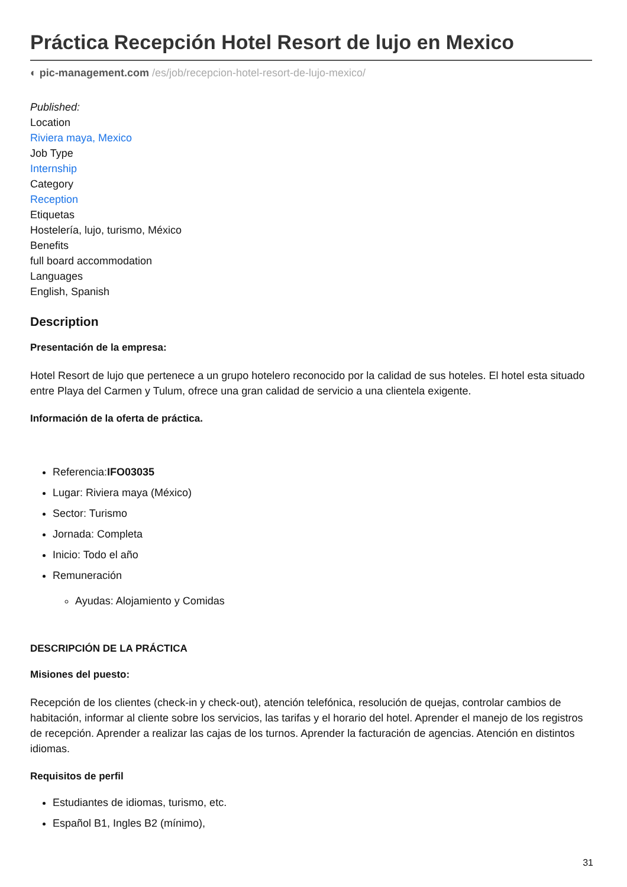Práctica Recepción Hotel Resort de lujo en Mexico
◐ pic-management.com /es/job/recepcion-hotel-resort-de-lujo-mexico/
Published:
Location
Riviera maya, Mexico
Job Type
Internship
Category
Reception
Etiquetas
Hostelería, lujo, turismo, México
Benefits
full board accommodation
Languages
English, Spanish
Description
Presentación de la empresa:
Hotel Resort de lujo que pertenece a un grupo hotelero reconocido por la calidad de sus hoteles. El hotel esta situado entre Playa del Carmen y Tulum, ofrece una gran calidad de servicio a una clientela exigente.
Información de la oferta de práctica.
Referencia:IFO03035
Lugar: Riviera maya (México)
Sector: Turismo
Jornada: Completa
Inicio: Todo el año
Remuneración
Ayudas: Alojamiento y Comidas
DESCRIPCIÓN DE LA PRÁCTICA
Misiones del puesto:
Recepción de los clientes (check-in y check-out), atención telefónica, resolución de quejas, controlar cambios de habitación, informar al cliente sobre los servicios, las tarifas y el horario del hotel. Aprender el manejo de los registros de recepción. Aprender a realizar las cajas de los turnos. Aprender la facturación de agencias. Atención en distintos idiomas.
Requisitos de perfil
Estudiantes de idiomas, turismo, etc.
Español B1, Ingles B2 (mínimo),
31